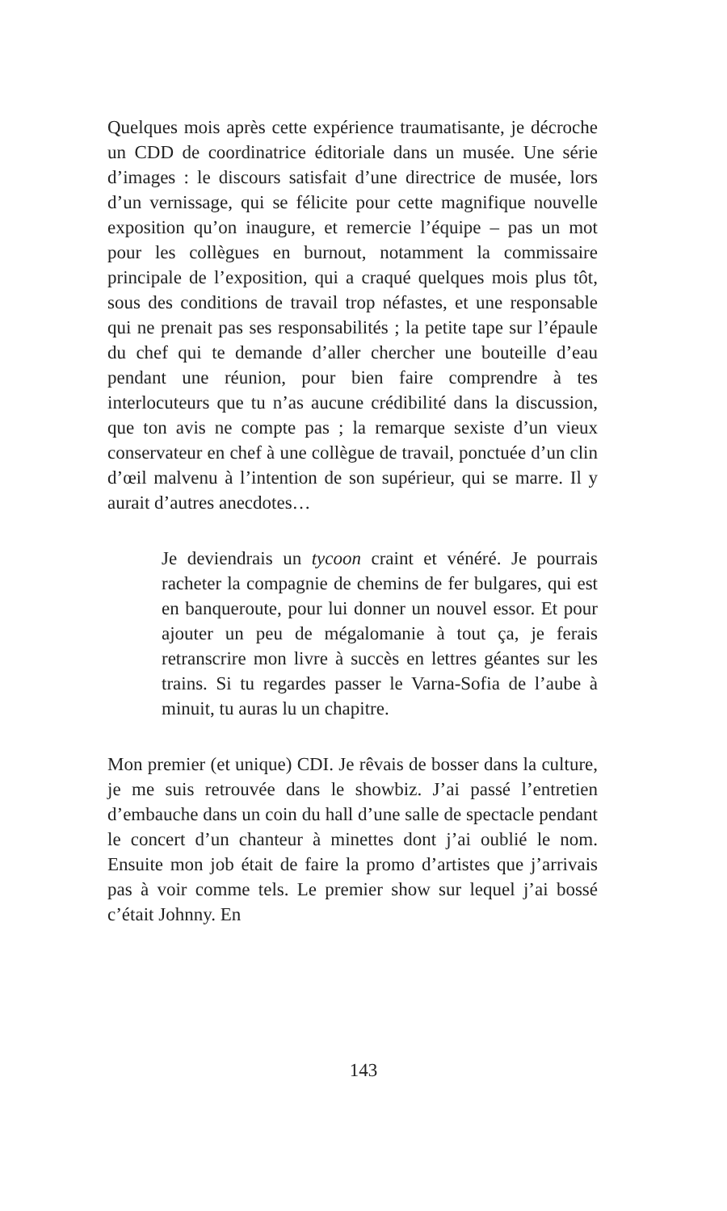Quelques mois après cette expérience traumatisante, je décroche un CDD de coordinatrice éditoriale dans un musée. Une série d’images : le discours satisfait d’une directrice de musée, lors d’un vernissage, qui se félicite pour cette magnifique nouvelle exposition qu’on inaugure, et remercie l’équipe – pas un mot pour les collègues en burnout, notamment la commissaire principale de l’exposition, qui a craqué quelques mois plus tôt, sous des conditions de travail trop néfastes, et une responsable qui ne prenait pas ses responsabilités ; la petite tape sur l’épaule du chef qui te demande d’aller chercher une bouteille d’eau pendant une réunion, pour bien faire comprendre à tes interlocuteurs que tu n’as aucune crédibilité dans la discussion, que ton avis ne compte pas ; la remarque sexiste d’un vieux conservateur en chef à une collègue de travail, ponctuée d’un clin d’œil malvenu à l’intention de son supérieur, qui se marre. Il y aurait d’autres anecdotes…
Je deviendrais un tycoon craint et vénéré. Je pourrais racheter la compagnie de chemins de fer bulgares, qui est en banqueroute, pour lui donner un nouvel essor. Et pour ajouter un peu de mégalomanie à tout ça, je ferais retranscrire mon livre à succès en lettres géantes sur les trains. Si tu regardes passer le Varna-Sofia de l’aube à minuit, tu auras lu un chapitre.
Mon premier (et unique) CDI. Je rêvais de bosser dans la culture, je me suis retrouvée dans le showbiz. J’ai passé l’entretien d’embauche dans un coin du hall d’une salle de spectacle pendant le concert d’un chanteur à minettes dont j’ai oublié le nom. Ensuite mon job était de faire la promo d’artistes que j’arrivais pas à voir comme tels. Le premier show sur lequel j’ai bossé c’était Johnny. En
143